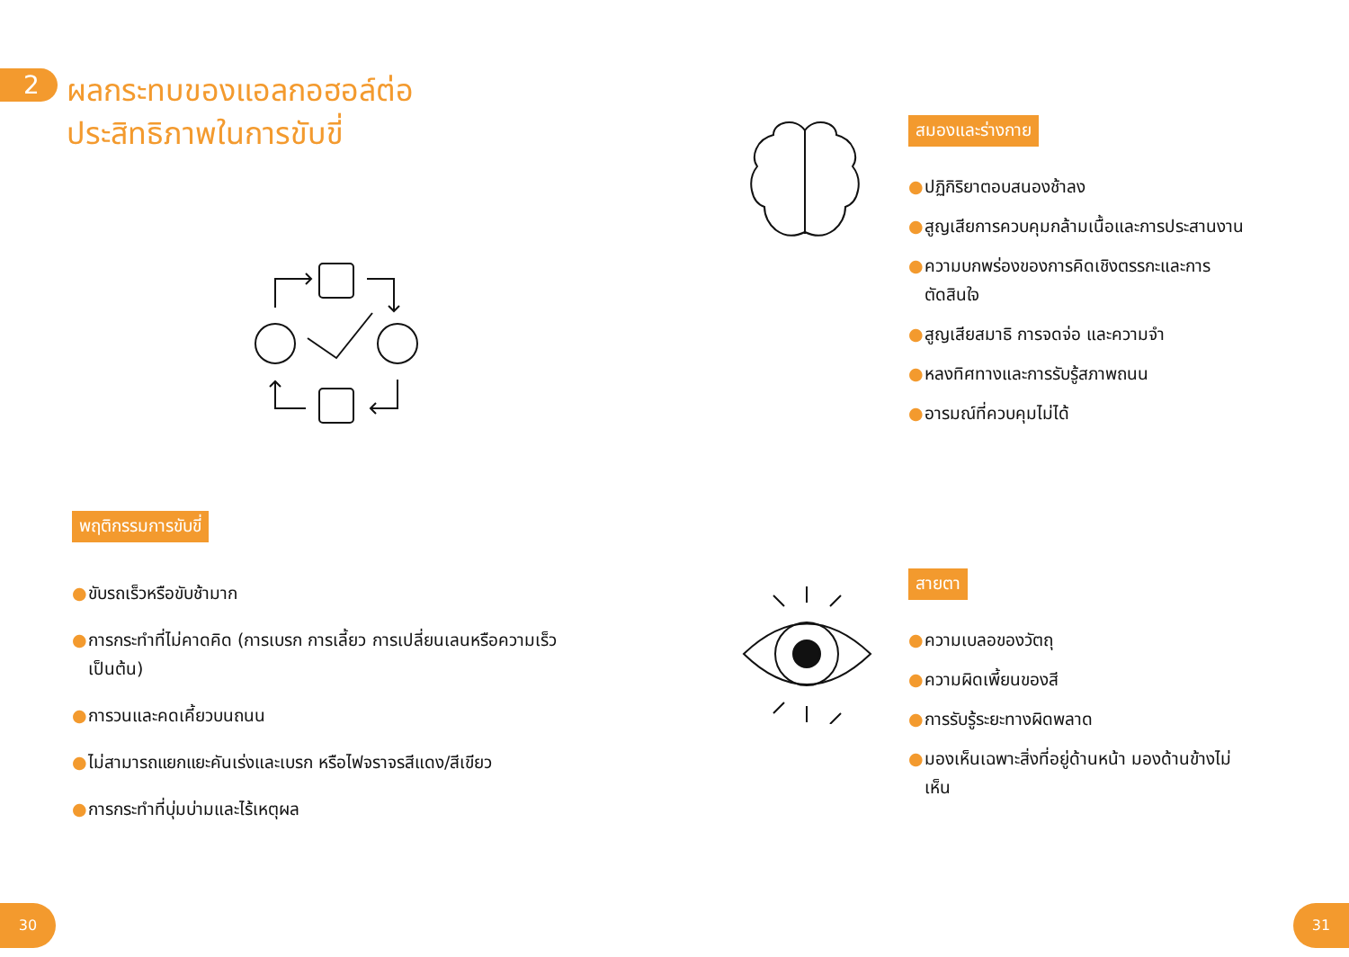2
ผลกระทบของแอลกอฮอล์ต่อ
ประสิทธิภาพในการขับขี่
พฤติกรรมการขับขี่
● ขับรถเร็วหรือขับช้ามาก
● การกระทำที่ไม่คาดคิด (การเบรก การเลี้ยว การเปลี่ยนเลนหรือความเร็ว เป็นต้น)
● การวนและคดเคี้ยวบนถนน
● ไม่สามารถแยกแยะคันเร่งและเบรก หรือไฟจราจรสีแดง/สีเขียว
● การกระทำที่บุ่มบ่ามและไร้เหตุผล
สมองและร่างกาย
● ปฏิกิริยาตอบสนองช้าลง
● สูญเสียการควบคุมกล้ามเนื้อและการประสานงาน
● ความบกพร่องของการคิดเชิงตรรกะและการตัดสินใจ
● สูญเสียสมาธิ การจดจ่อ และความจำ
● หลงทิศทางและการรับรู้สภาพถนน
● อารมณ์ที่ควบคุมไม่ได้
สายตา
● ความเบลอของวัตถุ
● ความผิดเพี้ยนของสี
● การรับรู้ระยะทางผิดพลาด
● มองเห็นเฉพาะสิ่งที่อยู่ด้านหน้า มองด้านข้างไม่เห็น
30 31